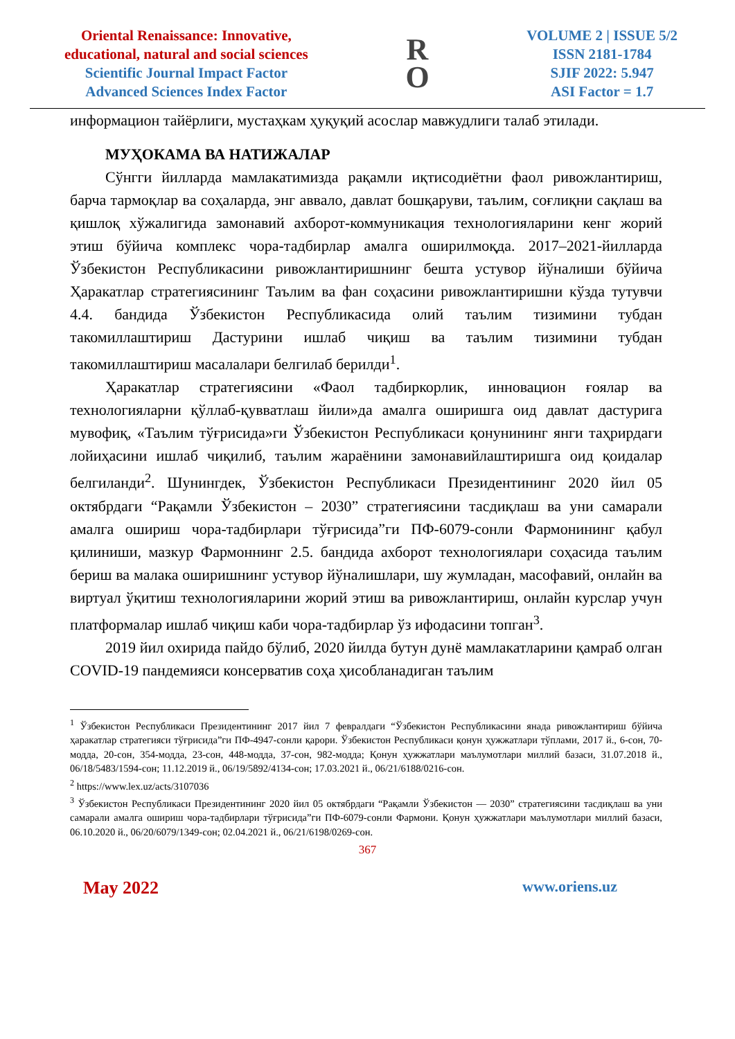Oriental Renaissance: Innovative,
educational, natural and social sciences
Scientific Journal Impact Factor
Advanced Sciences Index Factor
R
O
VOLUME 2 | ISSUE 5/2
ISSN 2181-1784
SJIF 2022: 5.947
ASI Factor = 1.7
информацион тайёрлиги, мустаҳкам ҳуқуқий асослар мавжудлиги талаб этилади.
МУҲОКАМА ВА НАТИЖАЛАР
Сўнгги йилларда мамлакатимизда рақамли иқтисодиётни фаол ривожлантириш, барча тармоқлар ва соҳаларда, энг аввало, давлат бошқаруви, таълим, соғлиқни сақлаш ва қишлоқ хўжалигида замонавий ахборот-коммуникация технологияларини кенг жорий этиш бўйича комплекс чора-тадбирлар амалга оширилмоқда. 2017–2021-йилларда Ўзбекистон Республикасини ривожлантиришнинг бешта устувор йўналиши бўйича Ҳаракатлар стратегиясининг Таълим ва фан соҳасини ривожлантиришни кўзда тутувчи 4.4. бандида Ўзбекистон Республикасида олий таълим тизимини тубдан такомиллаштириш Дастурини ишлаб чиқиш ва таълим тизимини тубдан такомиллаштириш масалалари белгилаб берилди<sup>1</sup>.
Ҳаракатлар стратегиясини «Фаол тадбиркорлик, инновацион ғоялар ва технологияларни қўллаб-қувватлаш йили»да амалга оширишга оид давлат дастурига мувофиқ, «Таълим тўғрисида»ги Ўзбекистон Республикаси қонунининг янги таҳрирдаги лойиҳасини ишлаб чиқилиб, таълим жараёнини замонавийлаштиришга оид қоидалар белгиланди<sup>2</sup>. Шунингдек, Ўзбекистон Республикаси Президентининг 2020 йил 05 октябрдаги “Рақамли Ўзбекистон – 2030” стратегиясини тасдиқлаш ва уни самарали амалга ошириш чора-тадбирлари тўғрисида”ги ПФ-6079-сонли Фармонининг қабул қилиниши, мазкур Фармоннинг 2.5. бандида ахборот технологиялари соҳасида таълим бериш ва малака оширишнинг устувор йўналишлари, шу жумладан, масофавий, онлайн ва виртуал ўқитиш технологияларини жорий этиш ва ривожлантириш, онлайн курслар учун платформалар ишлаб чиқиш каби чора-тадбирлар ўз ифодасини топган<sup>3</sup>.
2019 йил охирида пайдо бўлиб, 2020 йилда бутун дунё мамлакатларини қамраб олган COVID-19 пандемияси консерватив соҳа ҳисобланадиган таълим
<sup>1</sup> Ўзбекистон Республикаси Президентининг 2017 йил 7 февралдаги “Ўзбекистон Республикасини янада ривожлантириш бўйича ҳаракатлар стратегияси тўғрисида”ги ПФ-4947-сонли қарори. Ўзбекистон Республикаси қонун ҳужжатлари тўплами, 2017 й., 6-сон, 70-модда, 20-сон, 354-модда, 23-сон, 448-модда, 37-сон, 982-модда; Қонун ҳужжатлари маълумотлари миллий базаси, 31.07.2018 й., 06/18/5483/1594-сон; 11.12.2019 й., 06/19/5892/4134-сон; 17.03.2021 й., 06/21/6188/0216-сон.
<sup>2</sup> https://www.lex.uz/acts/3107036
<sup>3</sup> Ўзбекистон Республикаси Президентининг 2020 йил 05 октябрдаги “Рақамли Ўзбекистон — 2030” стратегиясини тасдиқлаш ва уни самарали амалга ошириш чора-тадбирлари тўғрисида”ги ПФ-6079-сонли Фармони. Қонун ҳужжатлари маълумотлари миллий базаси, 06.10.2020 й., 06/20/6079/1349-сон; 02.04.2021 й., 06/21/6198/0269-сон.
367
May 2022 www.oriens.uz